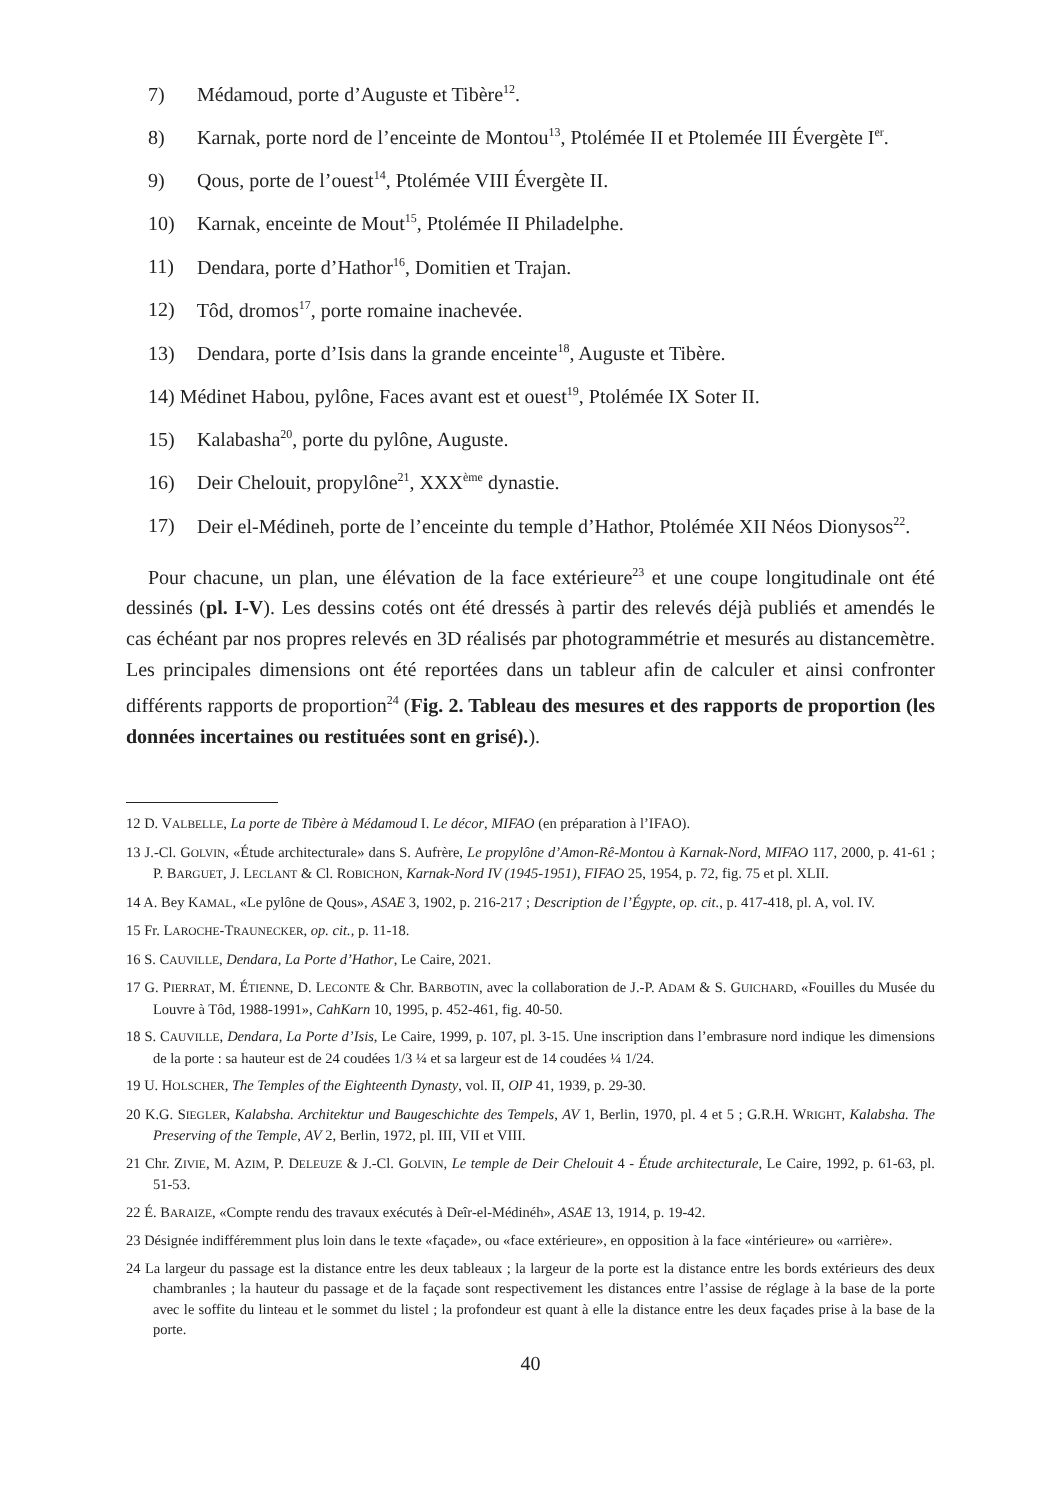7) Médamoud, porte d’Auguste et Tibère<sup>12</sup>.
8) Karnak, porte nord de l’enceinte de Montou<sup>13</sup>, Ptolémée II et Ptolemée III Évergète I<sup>er</sup>.
9) Qous, porte de l’ouest<sup>14</sup>, Ptolémée VIII Évergète II.
10) Karnak, enceinte de Mout<sup>15</sup>, Ptolémée II Philadelphe.
11) Dendara, porte d’Hathor<sup>16</sup>, Domitien et Trajan.
12) Tôd, dromos<sup>17</sup>, porte romaine inachevée.
13) Dendara, porte d’Isis dans la grande enceinte<sup>18</sup>, Auguste et Tibère.
14) Médinet Habou, pylône, Faces avant est et ouest<sup>19</sup>, Ptolémée IX Soter II.
15) Kalabasha<sup>20</sup>, porte du pylône, Auguste.
16) Deir Chelouit, propylône<sup>21</sup>, XXX<sup>ème</sup> dynastie.
17) Deir el-Médineh, porte de l’enceinte du temple d’Hathor, Ptolémée XII Néos Dionysos<sup>22</sup>.
Pour chacune, un plan, une élévation de la face extérieure<sup>23</sup> et une coupe longitudinale ont été dessinés (pl. I-V). Les dessins cotés ont été dressés à partir des relevés déjà publiés et amendés le cas échéant par nos propres relevés en 3D réalisés par photogrammétrie et mesurés au distancemètre. Les principales dimensions ont été reportées dans un tableur afin de calculer et ainsi confronter différents rapports de proportion<sup>24</sup> (Fig. 2. Tableau des mesures et des rapports de proportion (les données incertaines ou restituées sont en grisé).).
12 D. VALBELLE, La porte de Tibère à Médamoud I. Le décor, MIFAO (en préparation à l’IFAO).
13 J.-Cl. GOLVIN, «Étude architecturale» dans S. Aufrère, Le propylône d’Amon-Rê-Montou à Karnak-Nord, MIFAO 117, 2000, p. 41-61 ; P. BARGUET, J. LECLANT & Cl. ROBICHON, Karnak-Nord IV (1945-1951), FIFAO 25, 1954, p. 72, fig. 75 et pl. XLII.
14 A. Bey KAMAL, «Le pylône de Qous», ASAE 3, 1902, p. 216-217 ; Description de l’Égypte, op. cit., p. 417-418, pl. A, vol. IV.
15 Fr. LAROCHE-TRAUNECKER, op. cit., p. 11-18.
16 S. CAUVILLE, Dendara, La Porte d’Hathor, Le Caire, 2021.
17 G. PIERRAT, M. ÉTIENNE, D. LECONTE & Chr. BARBOTIN, avec la collaboration de J.-P. ADAM & S. GUICHARD, «Fouilles du Musée du Louvre à Tôd, 1988-1991», CahKarn 10, 1995, p. 452-461, fig. 40-50.
18 S. CAUVILLE, Dendara, La Porte d’Isis, Le Caire, 1999, p. 107, pl. 3-15. Une inscription dans l’embrasure nord indique les dimensions de la porte : sa hauteur est de 24 coudées 1/3 ¼ et sa largeur est de 14 coudées ¼ 1/24.
19 U. HOLSCHER, The Temples of the Eighteenth Dynasty, vol. II, OIP 41, 1939, p. 29-30.
20 K.G. SIEGLER, Kalabsha. Architektur und Baugeschichte des Tempels, AV 1, Berlin, 1970, pl. 4 et 5 ; G.R.H. WRIGHT, Kalabsha. The Preserving of the Temple, AV 2, Berlin, 1972, pl. III, VII et VIII.
21 Chr. ZIVIE, M. AZIM, P. DELEUZE & J.-Cl. GOLVIN, Le temple de Deir Chelouit 4 - Étude architecturale, Le Caire, 1992, p. 61-63, pl. 51-53.
22 É. BARAIZE, «Compte rendu des travaux exécutés à Deîr-el-Médinéh», ASAE 13, 1914, p. 19-42.
23 Désignée indifféremment plus loin dans le texte «façade», ou «face extérieure», en opposition à la face «intérieure» ou «arrière».
24 La largeur du passage est la distance entre les deux tableaux ; la largeur de la porte est la distance entre les bords extérieurs des deux chambranles ; la hauteur du passage et de la façade sont respectivement les distances entre l’assise de réglage à la base de la porte avec le soffite du linteau et le sommet du listel ; la profondeur est quant à elle la distance entre les deux façades prise à la base de la porte.
40